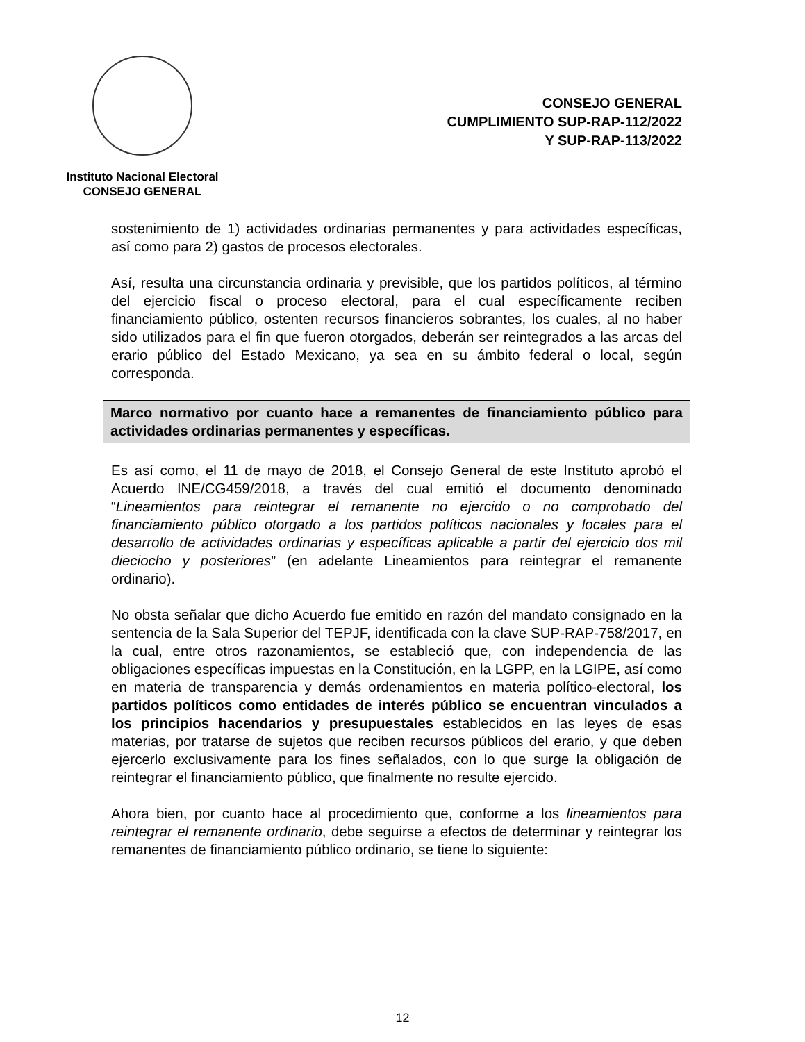Instituto Nacional Electoral
CONSEJO GENERAL
CONSEJO GENERAL
CUMPLIMIENTO SUP-RAP-112/2022
Y SUP-RAP-113/2022
sostenimiento de 1) actividades ordinarias permanentes y para actividades específicas, así como para 2) gastos de procesos electorales.
Así, resulta una circunstancia ordinaria y previsible, que los partidos políticos, al término del ejercicio fiscal o proceso electoral, para el cual específicamente reciben financiamiento público, ostenten recursos financieros sobrantes, los cuales, al no haber sido utilizados para el fin que fueron otorgados, deberán ser reintegrados a las arcas del erario público del Estado Mexicano, ya sea en su ámbito federal o local, según corresponda.
Marco normativo por cuanto hace a remanentes de financiamiento público para actividades ordinarias permanentes y específicas.
Es así como, el 11 de mayo de 2018, el Consejo General de este Instituto aprobó el Acuerdo INE/CG459/2018, a través del cual emitió el documento denominado “Lineamientos para reintegrar el remanente no ejercido o no comprobado del financiamiento público otorgado a los partidos políticos nacionales y locales para el desarrollo de actividades ordinarias y específicas aplicable a partir del ejercicio dos mil dieciocho y posteriores” (en adelante Lineamientos para reintegrar el remanente ordinario).
No obsta señalar que dicho Acuerdo fue emitido en razón del mandato consignado en la sentencia de la Sala Superior del TEPJF, identificada con la clave SUP-RAP-758/2017, en la cual, entre otros razonamientos, se estableció que, con independencia de las obligaciones específicas impuestas en la Constitución, en la LGPP, en la LGIPE, así como en materia de transparencia y demás ordenamientos en materia político-electoral, los partidos políticos como entidades de interés público se encuentran vinculados a los principios hacendarios y presupuestales establecidos en las leyes de esas materias, por tratarse de sujetos que reciben recursos públicos del erario, y que deben ejercerlo exclusivamente para los fines señalados, con lo que surge la obligación de reintegrar el financiamiento público, que finalmente no resulte ejercido.
Ahora bien, por cuanto hace al procedimiento que, conforme a los lineamientos para reintegrar el remanente ordinario, debe seguirse a efectos de determinar y reintegrar los remanentes de financiamiento público ordinario, se tiene lo siguiente:
12